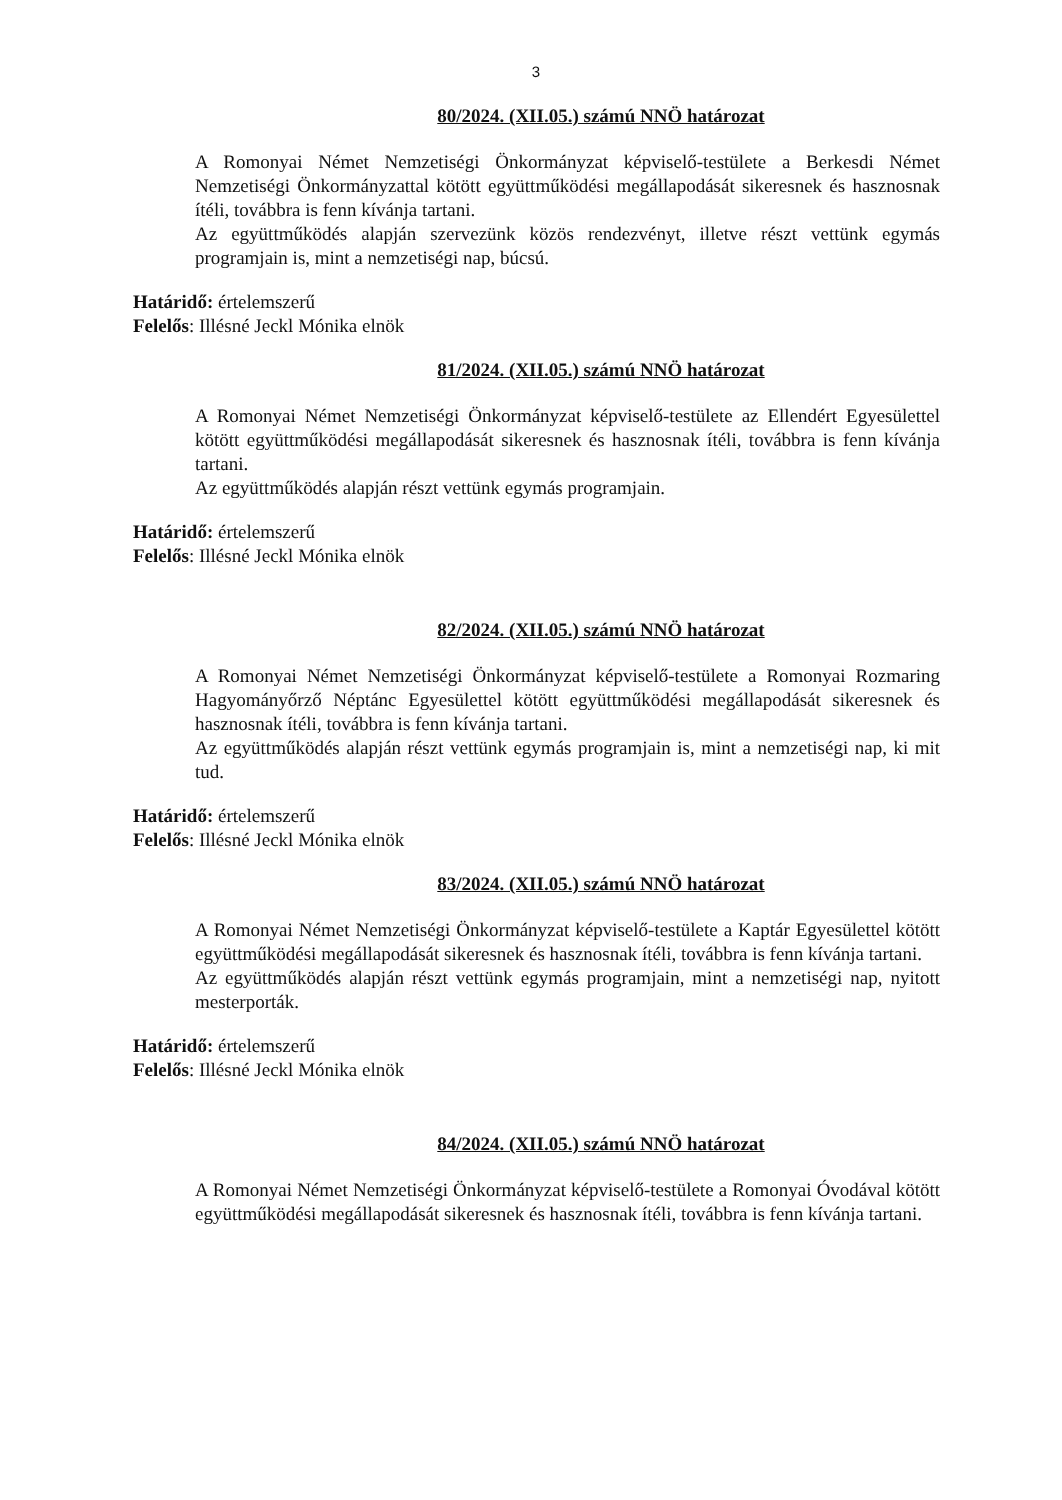3
80/2024. (XII.05.) számú NNÖ határozat
A Romonyai Német Nemzetiségi Önkormányzat képviselő-testülete a Berkesdi Német Nemzetiségi Önkormányzattal kötött együttműködési megállapodását sikeresnek és hasznosnak ítéli, továbbra is fenn kívánja tartani.
Az együttműködés alapján szervezünk közös rendezvényt, illetve részt vettünk egymás programjain is, mint a nemzetiségi nap, búcsú.
Határidő: értelemszerű
Felelős: Illésné Jeckl Mónika elnök
81/2024. (XII.05.) számú NNÖ határozat
A Romonyai Német Nemzetiségi Önkormányzat képviselő-testülete az Ellendért Egyesülettel kötött együttműködési megállapodását sikeresnek és hasznosnak ítéli, továbbra is fenn kívánja tartani.
Az együttműködés alapján részt vettünk egymás programjain.
Határidő: értelemszerű
Felelős: Illésné Jeckl Mónika elnök
82/2024. (XII.05.) számú NNÖ határozat
A Romonyai Német Nemzetiségi Önkormányzat képviselő-testülete a Romonyai Rozmaring Hagyományőrző Néptánc Egyesülettel kötött együttműködési megállapodását sikeresnek és hasznosnak ítéli, továbbra is fenn kívánja tartani.
Az együttműködés alapján részt vettünk egymás programjain is, mint a nemzetiségi nap, ki mit tud.
Határidő: értelemszerű
Felelős: Illésné Jeckl Mónika elnök
83/2024. (XII.05.) számú NNÖ határozat
A Romonyai Német Nemzetiségi Önkormányzat képviselő-testülete a Kaptár Egyesülettel kötött együttműködési megállapodását sikeresnek és hasznosnak ítéli, továbbra is fenn kívánja tartani.
Az együttműködés alapján részt vettünk egymás programjain, mint a nemzetiségi nap, nyitott mesterporták.
Határidő: értelemszerű
Felelős: Illésné Jeckl Mónika elnök
84/2024. (XII.05.) számú NNÖ határozat
A Romonyai Német Nemzetiségi Önkormányzat képviselő-testülete a Romonyai Óvodával kötött együttműködési megállapodását sikeresnek és hasznosnak ítéli, továbbra is fenn kívánja tartani.